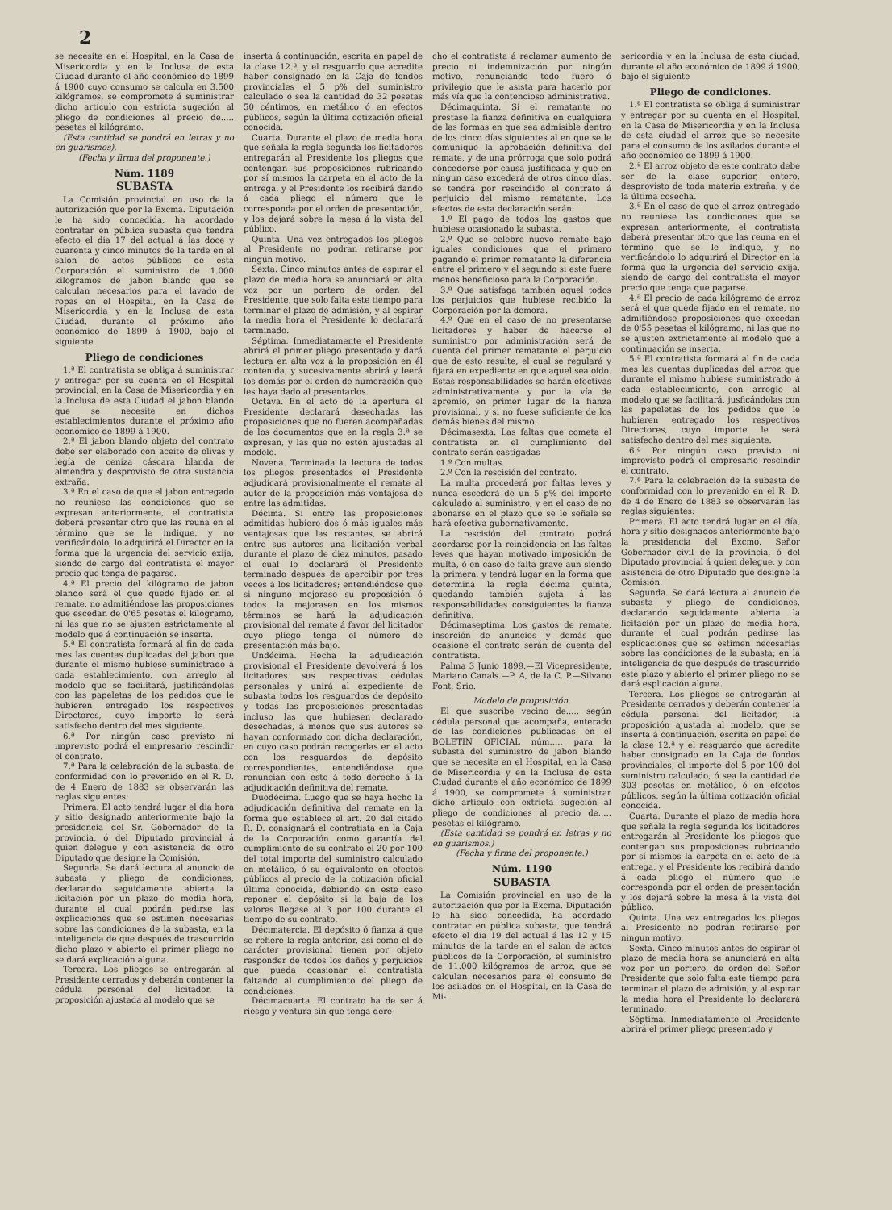2
se necesite en el Hospital, en la Casa de Misericordia y en la Inclusa de esta Ciudad durante el año económico de 1899 á 1900 cuyo consumo se calcula en 3.500 kilógramos, se compromete á suministrar dicho artículo con estricta sugeción al pliego de condiciones al precio de..... pesetas el kilógramo.
(Esta cantidad se pondrá en letras y no en guarismos).
(Fecha y firma del proponente.)
Núm. 1189
SUBASTA
La Comisión provincial en uso de la autorización que por la Excma. Diputación le ha sido concedida, ha acordado contratar en pública subasta que tendrá efecto el dia 17 del actual á las doce y cuarenta y cinco minutos de la tarde en el salon de actos públicos de esta Corporación el suministro de 1.000 kilogramos de jabon blando que se calculan necesarios para el lavado de ropas en el Hospital, en la Casa de Misericordia y en la Inclusa de esta Ciudad, durante el próximo año económico de 1899 á 1900, bajo el siguiente
Pliego de condiciones
1.ª El contratista se obliga á suministrar y entregar por su cuenta en el Hospital provincial, en la Casa de Misericordia y en la Inclusa de esta Ciudad el jabon blando que se necesite en dichos establecimientos durante el próximo año económico de 1899 á 1900.
2.ª El jabon blando objeto del contrato debe ser elaborado con aceite de olivas y legía de ceniza cáscara blanda de almendra y desprovisto de otra sustancia extraña.
3.ª En el caso de que el jabon entregado no reuniese las condiciones que se expresan anteriormente, el contratista deberá presentar otro que las reuna en el término que se le indique, y no verificándolo, lo adquirirá el Director en la forma que la urgencia del servicio exija, siendo de cargo del contratista el mayor precio que tenga de pagarse.
4.ª El precio del kilógramo de jabon blando será el que quede fijado en el remate, no admitiéndose las proposiciones que escedan de 0'65 pesetas el kilogramo, ni las que no se ajusten estrictamente al modelo que á continuación se inserta.
5.ª El contratista formará al fin de cada mes las cuentas duplicadas del jabon que durante el mismo hubiese suministrado á cada establecimiento, con arreglo al modelo que se facilitará, justificándolas con las papeletas de los pedidos que le hubieren entregado los respectivos Directores, cuyo importe le será satisfecho dentro del mes siguiente.
6.ª Por ningún caso previsto ni imprevisto podrá el empresario rescindir el contrato.
7.ª Para la celebración de la subasta, de conformidad con lo prevenido en el R. D. de 4 Enero de 1883 se observarán las reglas siguientes:
Primera. El acto tendrá lugar el dia hora y sitio designado anteriormente bajo la presidencia del Sr. Gobernador de la provincia, ó del Diputado provincial á quien delegue y con asistencia de otro Diputado que designe la Comisión.
Segunda. Se dará lectura al anuncio de subasta y pliego de condiciones, declarando seguidamente abierta la licitación por un plazo de media hora, durante el cual podrán pedirse las explicaciones que se estimen necesarias sobre las condiciones de la subasta, en la inteligencia de que después de trascurrido dicho plazo y abierto el primer pliego no se dará explicación alguna.
Tercera. Los pliegos se entregarán al Presidente cerrados y deberán contener la cédula personal del licitador, la proposición ajustada al modelo que se
inserta á continuación, escrita en papel de la clase 12.ª, y el resguardo que acredite haber consignado en la Caja de fondos provinciales el 5 p% del suministro calculado ó sea la cantidad de 32 pesetas 50 céntimos, en metálico ó en efectos públicos, según la última cotización oficial conocida.
Cuarta. Durante el plazo de media hora que señala la regla segunda los licitadores entregarán al Presidente los pliegos que contengan sus proposiciones rubricando por sí mismos la carpeta en el acto de la entrega, y el Presidente los recibirá dando á cada pliego el número que le corresponda por el orden de presentación, y los dejará sobre la mesa á la vista del público.
Quinta. Una vez entregados los pliegos al Presidente no podran retirarse por ningún motivo.
Sexta. Cinco minutos antes de espirar el plazo de media hora se anunciará en alta voz por un portero de orden del Presidente, que solo falta este tiempo para terminar el plazo de admisión, y al espirar la media hora el Presidente lo declarará terminado.
Séptima. Inmediatamente el Presidente abrirá el primer pliego presentado y dará lectura en alta voz á la proposición en él contenida, y sucesivamente abrirá y leerá los demás por el orden de numeración que les haya dado al presentarlos.
Octava. En el acto de la apertura el Presidente declarará desechadas las proposiciones que no fueren acompañadas de los documentos que en la regla 3.ª se expresan, y las que no estén ajustadas al modelo.
Novena. Terminada la lectura de todos los pliegos presentados el Presidente adjudicará provisionalmente el remate al autor de la proposición más ventajosa de entre las admitidas.
Décima. Si entre las proposiciones admitidas hubiere dos ó más iguales más ventajosas que las restantes, se abrirá entre sus autores una licitación verbal durante el plazo de diez minutos, pasado el cual lo declarará el Presidente terminado después de apercibir por tres veces á los licitadores; entendiéndose que si ninguno mejorase su proposición ó todos la mejorasen en los mismos términos se hará la adjudicación provisional del remate á favor del licitador cuyo pliego tenga el número de presentación más bajo.
Undécima. Hecha la adjudicación provisional el Presidente devolverá á los licitadores sus respectivas cédulas personales y unirá al expediente de subasta todos los resguardos de depósito y todas las proposiciones presentadas incluso las que hubiesen declarado desechadas, á menos que sus autores se hayan conformado con dicha declaración, en cuyo caso podrán recogerlas en el acto con los resguardos de depósito correspondientes, entendiéndose que renuncian con esto á todo derecho á la adjudicación definitiva del remate.
Duodécima. Luego que se haya hecho la adjudicación definitiva del remate en la forma que establece el art. 20 del citado R. D. consignará el contratista en la Caja de la Corporación como garantía del cumplimiento de su contrato el 20 por 100 del total importe del suministro calculado en metálico, ó su equivalente en efectos públicos al precio de la cotización oficial última conocida, debiendo en este caso reponer el depósito si la baja de los valores llegase al 3 por 100 durante el tiempo de su contrato.
Décimatercia. El depósito ó fianza á que se refiere la regla anterior, así como el de carácter provisional tienen por objeto responder de todos los daños y perjuicios que pueda ocasionar el contratista faltando al cumplimiento del pliego de condiciones.
Décimacuarta. El contrato ha de ser á riesgo y ventura sin que tenga dere-
cho el contratista á reclamar aumento de precio ni indemnización por ningún motivo, renunciando todo fuero ó privilegio que le asista para hacerlo por más vía que la contencioso administrativa.
Décimaquinta. Si el rematante no prestase la fianza definitiva en cualquiera de las formas en que sea admisible dentro de los cinco días siguientes al en que se le comunique la aprobación definitiva del remate, y de una prórroga que solo podrá concederse por causa justificada y que en ningun caso excederá de otros cinco días, se tendrá por rescindido el contrato á perjuicio del mismo rematante. Los efectos de esta declaración serán:
1.º El pago de todos los gastos que hubiese ocasionado la subasta.
2.º Que se celebre nuevo remate bajo iguales condiciones que el primero pagando el primer rematante la diferencia entre el primero y el segundo si este fuere menos beneficioso para la Corporación.
3.º Que satisfaga también aquel todos los perjuicios que hubiese recibido la Corporación por la demora.
4.º Que en el caso de no presentarse licitadores y haber de hacerse el suministro por administración será de cuenta del primer rematante el perjuicio que de esto resulte, el cual se regulará y fijará en expediente en que aquel sea oido. Estas responsabilidades se harán efectivas administrativamente y por la vía de apremio, en primer lugar de la fianza provisional, y si no fuese suficiente de los demás bienes del mismo.
Décimasexta. Las faltas que cometa el contratista en el cumplimiento del contrato serán castigadas
1.º Con multas.
2.º Con la rescisión del contrato.
La multa procederá por faltas leves y nunca escederá de un 5 p% del importe calculado al suministro, y en el caso de no abonarse en el plazo que se le señale se hará efectiva gubernativamente.
La rescisión del contrato podrá acordarse por la reincidencia en las faltas leves que hayan motivado imposición de multa, ó en caso de falta grave aun siendo la primera, y tendrá lugar en la forma que determina la regla décima quinta, quedando también sujeta á las responsabilidades consiguientes la fianza definitiva.
Décimaseptima. Los gastos de remate, inserción de anuncios y demás que ocasione el contrato serán de cuenta del contratista.
Palma 3 Junio 1899.—El Vicepresidente, Mariano Canals.—P. A, de la C. P.—Silvano Font, Srio.
Modelo de proposición.
El que suscribe vecino de..... según cédula personal que acompaña, enterado de las condiciones publicadas en el BOLETIN OFICIAL núm..... para la subasta del suministro de jabon blando que se necesite en el Hospital, en la Casa de Misericordia y en la Inclusa de esta Ciudad durante el año económico de 1899 á 1900, se compromete á suministrar dicho articulo con extricta sugeción al pliego de condiciones al precio de..... pesetas el kilógramo.
(Esta cantidad se pondrá en letras y no en guarismos.)
(Fecha y firma del proponente.)
Núm. 1190
SUBASTA
La Comisión provincial en uso de la autorización que por la Excma. Diputación le ha sido concedida, ha acordado contratar en pública subasta, que tendrá efecto el día 19 del actual á las 12 y 15 minutos de la tarde en el salon de actos públicos de la Corporación, el suministro de 11.000 kilógramos de arroz, que se calculan necesarios para el consumo de los asilados en el Hospital, en la Casa de Mi-
sericordia y en la Inclusa de esta ciudad, durante el año económico de 1899 á 1900, bajo el siguiente
Pliego de condiciones.
1.ª El contratista se obliga á suministrar y entregar por su cuenta en el Hospital, en la Casa de Misericordia y en la Inclusa de esta ciudad el arroz que se necesite para el consumo de los asilados durante el año económico de 1899 á 1900.
2.ª El arroz objeto de este contrato debe ser de la clase superior, entero, desprovisto de toda materia extraña, y de la última cosecha.
3.ª En el caso de que el arroz entregado no reuniese las condiciones que se expresan anteriormente, el contratista deberá presentar otro que las reuna en el término que se le indique, y no verificándolo lo adquirirá el Director en la forma que la urgencia del servicio exija, siendo de cargo del contratista el mayor precio que tenga que pagarse.
4.ª El precio de cada kilógramo de arroz será el que quede fijado en el remate, no admitiéndose proposiciones que excedan de 0'55 pesetas el kilógramo, ni las que no se ajusten extrictamente al modelo que á continuación se inserta.
5.ª El contratista formará al fin de cada mes las cuentas duplicadas del arroz que durante el mismo hubiese suministrado á cada establecimiento, con arreglo al modelo que se facilitará, jusficándolas con las papeletas de los pedidos que le hubieren entregado los respectivos Directores, cuyo importe le será satisfecho dentro del mes siguiente.
6.ª Por ningún caso previsto ni imprevisto podrá el empresario rescindir el contrato.
7.ª Para la celebración de la subasta de conformidad con lo prevenido en el R. D. de 4 de Enero de 1883 se observarán las reglas siguientes:
Primera. El acto tendrá lugar en el día, hora y sitio designados anteriormente bajo la presidencia del Excmo. Señor Gobernador civil de la provincia, ó del Diputado provincial á quien delegue, y con asistencia de otro Diputado que designe la Comisión.
Segunda. Se dará lectura al anuncio de subasta y pliego de condiciones, declarando seguidamente abierta la licitación por un plazo de media hora, durante el cual podrán pedirse las esplicaciones que se estimen necesarias sobre las condiciones de la subasta; en la inteligencia de que después de trascurrido este plazo y abierto el primer pliego no se dará esplicación alguna.
Tercera. Los pliegos se entregarán al Presidente cerrados y deberán contener la cédula personal del licitador, la proposición ajustada al modelo, que se inserta á continuación, escrita en papel de la clase 12.ª y el resguardo que acredite haber consignado en la Caja de fondos provinciales, el importe del 5 por 100 del suministro calculado, ó sea la cantidad de 303 pesetas en metálico, ó en efectos públicos, según la última cotización oficial conocida.
Cuarta. Durante el plazo de media hora que señala la regla segunda los licitadores entregarán al Presidente los pliegos que contengan sus proposiciones rubricando por sí mismos la carpeta en el acto de la entrega, y el Presidente los recibirá dando á cada pliego el número que le corresponda por el orden de presentación y los dejará sobre la mesa á la vista del público.
Quinta. Una vez entregados los pliegos al Presidente no podrán retirarse por ningun motivo.
Sexta. Cinco minutos antes de espirar el plazo de media hora se anunciará en alta voz por un portero, de orden del Señor Presidente que solo falta este tiempo para terminar el plazo de admisión, y al espirar la media hora el Presidente lo declarará terminado.
Séptima. Inmediatamente el Presidente abrirá el primer pliego presentado y